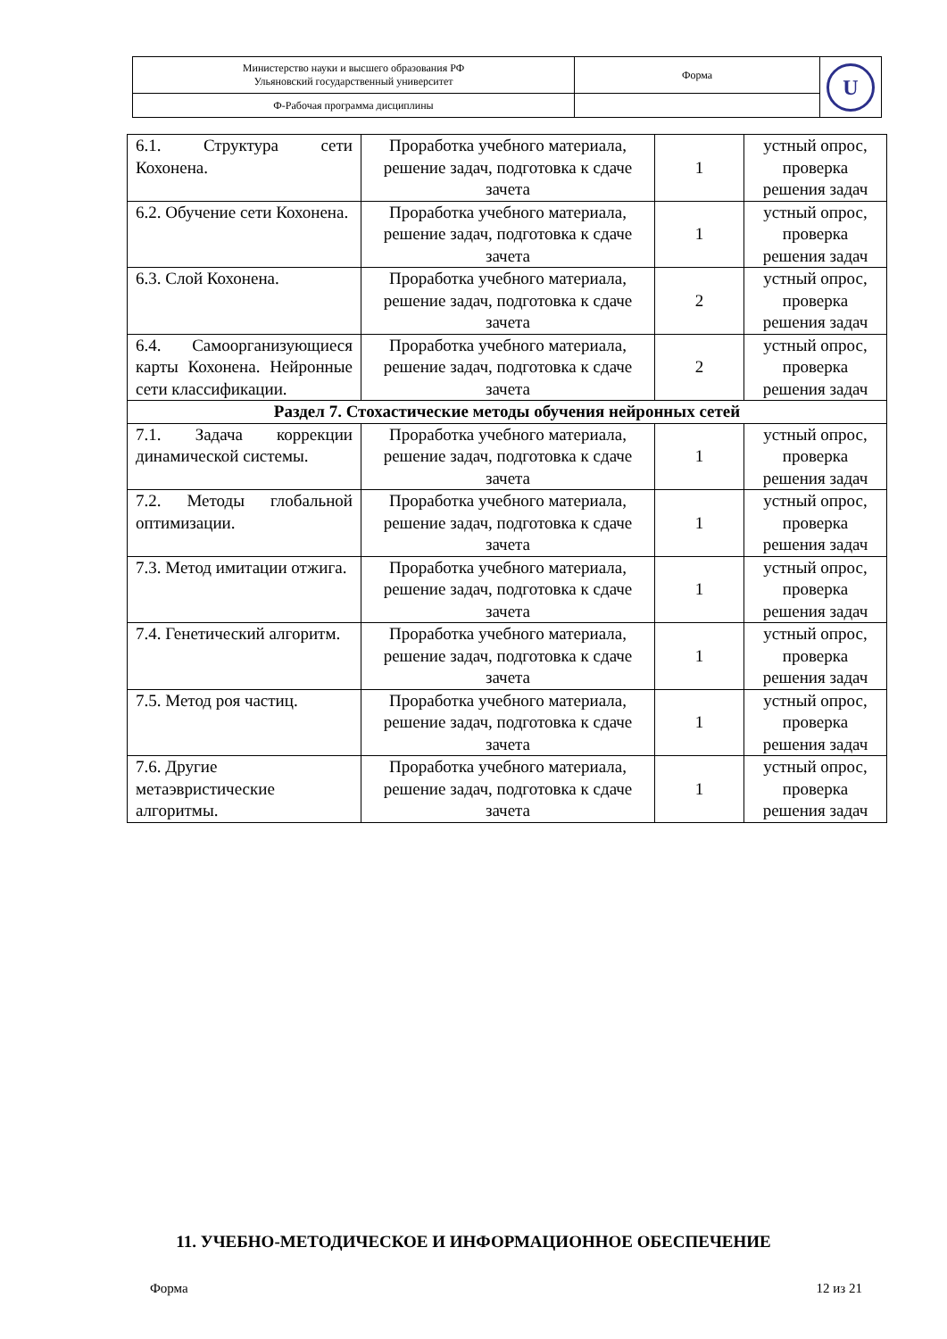| Министерство науки и высшего образования РФ Ульяновский государственный университет | Форма | U |
| Ф-Рабочая программа дисциплины | | |
| 6.1. Структура сети Кохонена. | Проработка учебного материала, решение задач, подготовка к сдаче зачета | 1 | устный опрос, проверка решения задач |
| 6.2. Обучение сети Кохонена. | Проработка учебного материала, решение задач, подготовка к сдаче зачета | 1 | устный опрос, проверка решения задач |
| 6.3. Слой Кохонена. | Проработка учебного материала, решение задач, подготовка к сдаче зачета | 2 | устный опрос, проверка решения задач |
| 6.4. Самоорганизующиеся карты Кохонена. Нейронные сети классификации. | Проработка учебного материала, решение задач, подготовка к сдаче зачета | 2 | устный опрос, проверка решения задач |
| Раздел 7. Стохастические методы обучения нейронных сетей | | | |
| 7.1. Задача коррекции динамической системы. | Проработка учебного материала, решение задач, подготовка к сдаче зачета | 1 | устный опрос, проверка решения задач |
| 7.2. Методы глобальной оптимизации. | Проработка учебного материала, решение задач, подготовка к сдаче зачета | 1 | устный опрос, проверка решения задач |
| 7.3. Метод имитации отжига. | Проработка учебного материала, решение задач, подготовка к сдаче зачета | 1 | устный опрос, проверка решения задач |
| 7.4. Генетический алгоритм. | Проработка учебного материала, решение задач, подготовка к сдаче зачета | 1 | устный опрос, проверка решения задач |
| 7.5. Метод роя частиц. | Проработка учебного материала, решение задач, подготовка к сдаче зачета | 1 | устный опрос, проверка решения задач |
| 7.6. Другие метаэвристические алгоритмы. | Проработка учебного материала, решение задач, подготовка к сдаче зачета | 1 | устный опрос, проверка решения задач |
11. УЧЕБНО-МЕТОДИЧЕСКОЕ И ИНФОРМАЦИОННОЕ ОБЕСПЕЧЕНИЕ
Форма 12 из 21